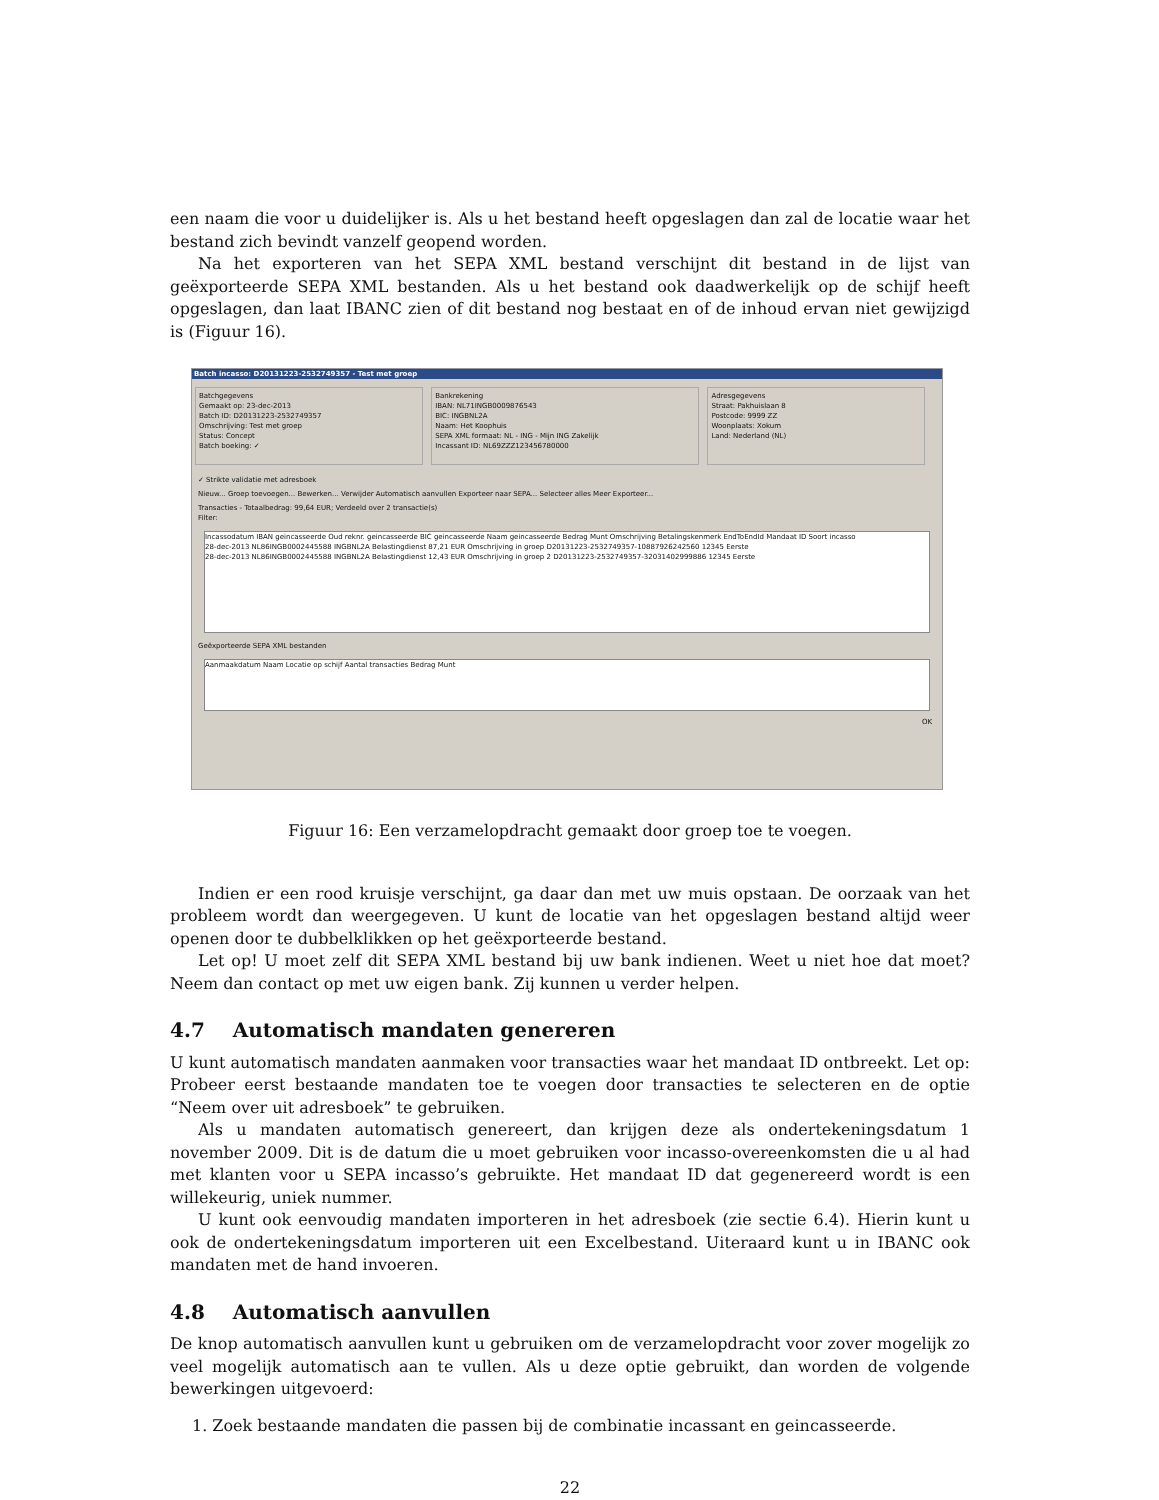een naam die voor u duidelijker is. Als u het bestand heeft opgeslagen dan zal de locatie waar het bestand zich bevindt vanzelf geopend worden.
Na het exporteren van het SEPA XML bestand verschijnt dit bestand in de lijst van geëxporteerde SEPA XML bestanden. Als u het bestand ook daadwerkelijk op de schijf heeft opgeslagen, dan laat IBANC zien of dit bestand nog bestaat en of de inhoud ervan niet gewijzigd is (Figuur 16).
Batch incasso: D20131223-2532749357 - Test met groep
Batchgegevens
Gemaakt op: 23-dec-2013
Batch ID: D20131223-2532749357
Omschrijving: Test met groep
Status: Concept
Batch boeking: ✓
Bankrekening
IBAN: NL71INGB0009876543
BIC: INGBNL2A
Naam: Het Koophuis
SEPA XML formaat: NL - ING - Mijn ING Zakelijk
Incassant ID: NL69ZZZ123456780000
Adresgegevens
Straat: Pakhuislaan 8
Postcode: 9999 ZZ
Woonplaats: Xokum
Land: Nederland (NL)
✓ Strikte validatie met adresboek
Nieuw... Groep toevoegen... Bewerken... Verwijder Automatisch aanvullen Exporteer naar SEPA... Selecteer alles Meer Exporteer...
Transacties - Totaalbedrag: 99,64 EUR; Verdeeld over 2 transactie(s)
Filter:
Incassodatum IBAN geincasseerde Oud reknr. geincasseerde BIC geincasseerde Naam geincasseerde Bedrag Munt Omschrijving Betalingskenmerk EndToEndId Mandaat ID Soort incasso
28-dec-2013 NL86INGB0002445588 INGBNL2A Belastingdienst 87,21 EUR Omschrijving in groep D20131223-2532749357-10887926242560 12345 Eerste
28-dec-2013 NL86INGB0002445588 INGBNL2A Belastingdienst 12,43 EUR Omschrijving in groep 2 D20131223-2532749357-32031402999886 12345 Eerste
Geëxporteerde SEPA XML bestanden
Aanmaakdatum Naam Locatie op schijf Aantal transacties Bedrag Munt
OK
Figuur 16: Een verzamelopdracht gemaakt door groep toe te voegen.
Indien er een rood kruisje verschijnt, ga daar dan met uw muis opstaan. De oorzaak van het probleem wordt dan weergegeven. U kunt de locatie van het opgeslagen bestand altijd weer openen door te dubbelklikken op het geëxporteerde bestand.
Let op! U moet zelf dit SEPA XML bestand bij uw bank indienen. Weet u niet hoe dat moet? Neem dan contact op met uw eigen bank. Zij kunnen u verder helpen.
4.7 Automatisch mandaten genereren
U kunt automatisch mandaten aanmaken voor transacties waar het mandaat ID ontbreekt. Let op: Probeer eerst bestaande mandaten toe te voegen door transacties te selecteren en de optie “Neem over uit adresboek” te gebruiken.
Als u mandaten automatisch genereert, dan krijgen deze als ondertekeningsdatum 1 november 2009. Dit is de datum die u moet gebruiken voor incasso-overeenkomsten die u al had met klanten voor u SEPA incasso’s gebruikte. Het mandaat ID dat gegenereerd wordt is een willekeurig, uniek nummer.
U kunt ook eenvoudig mandaten importeren in het adresboek (zie sectie 6.4). Hierin kunt u ook de ondertekeningsdatum importeren uit een Excelbestand. Uiteraard kunt u in IBANC ook mandaten met de hand invoeren.
4.8 Automatisch aanvullen
De knop automatisch aanvullen kunt u gebruiken om de verzamelopdracht voor zover mogelijk zo veel mogelijk automatisch aan te vullen. Als u deze optie gebruikt, dan worden de volgende bewerkingen uitgevoerd:
1. Zoek bestaande mandaten die passen bij de combinatie incassant en geincasseerde.
22